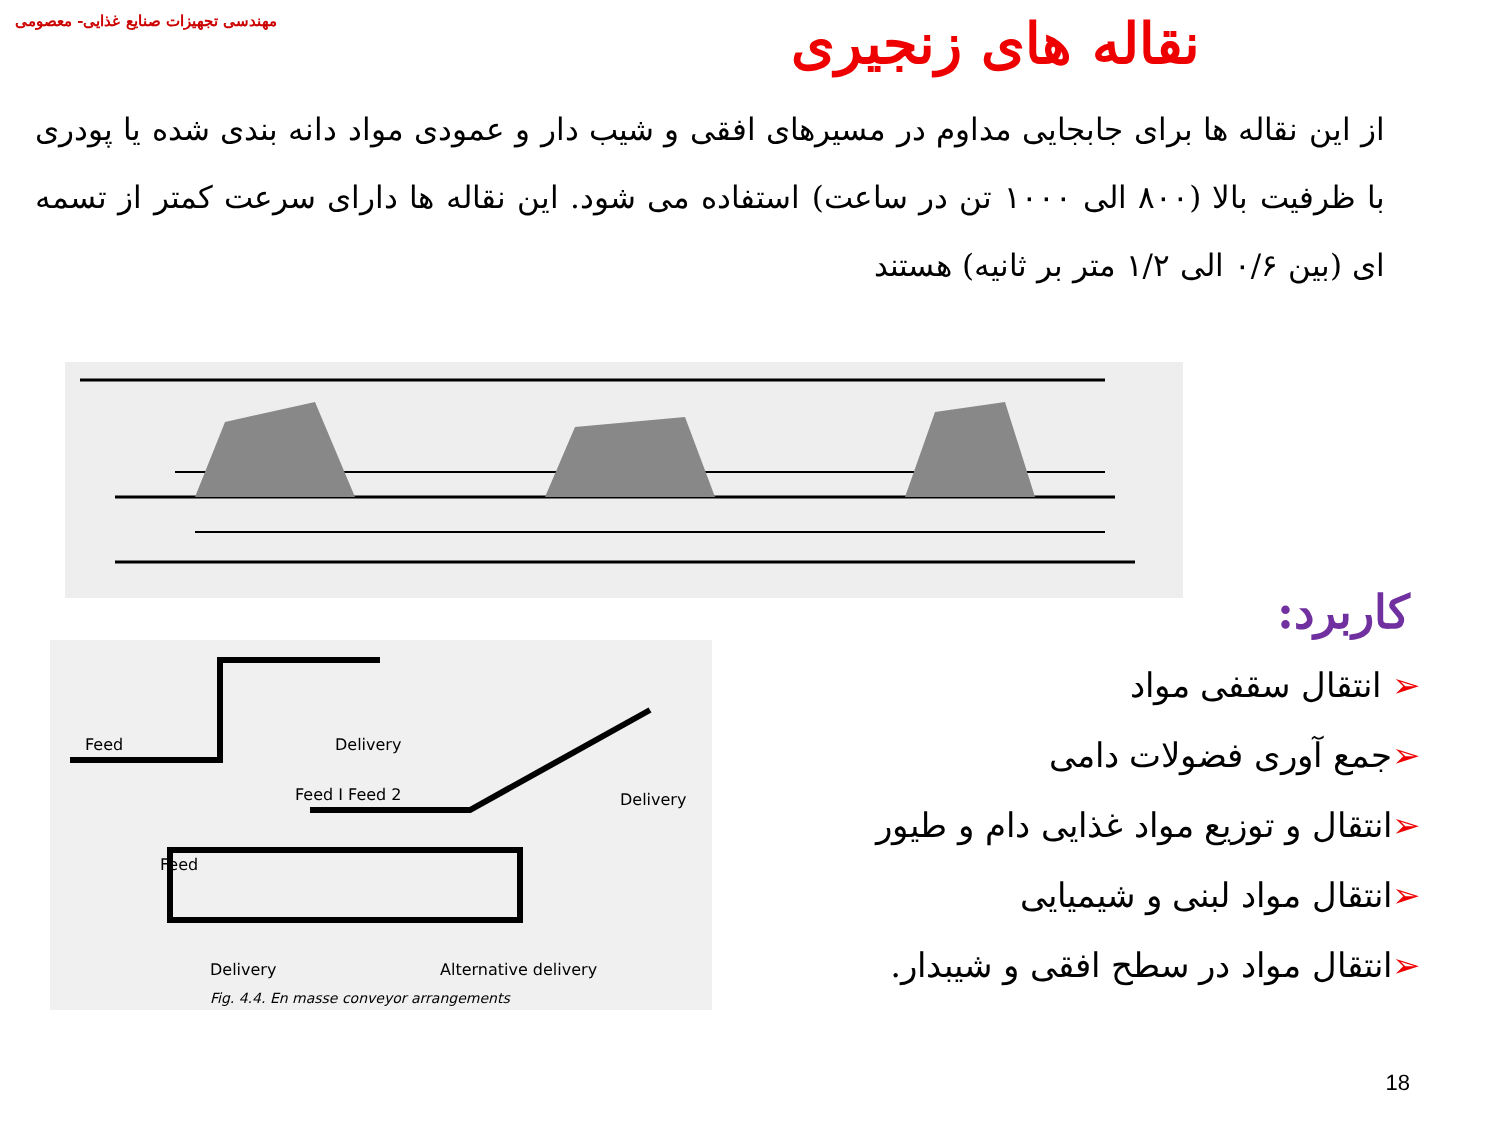مهندسی تجهیزات صنایع غذایی- معصومی
نقاله های زنجیری
از این نقاله ها برای جابجایی مداوم در مسیرهای افقی و شیب دار و عمودی مواد دانه بندی شده یا پودری با ظرفیت بالا (۸۰۰ الی ۱۰۰۰ تن در ساعت) استفاده می شود. این نقاله ها دارای سرعت کمتر از تسمه ای (بین ۰/۶ الی ۱/۲ متر بر ثانیه) هستند
Feed Delivery
Feed I Feed 2 Delivery
Feed
Delivery Alternative delivery
Fig. 4.4. En masse conveyor arrangements
کاربرد:
➢ انتقال سقفی مواد
➢جمع آوری فضولات دامی
➢انتقال و توزیع مواد غذایی دام و طیور
➢انتقال مواد لبنی و شیمیایی
➢انتقال مواد در سطح افقی و شیبدار.
18